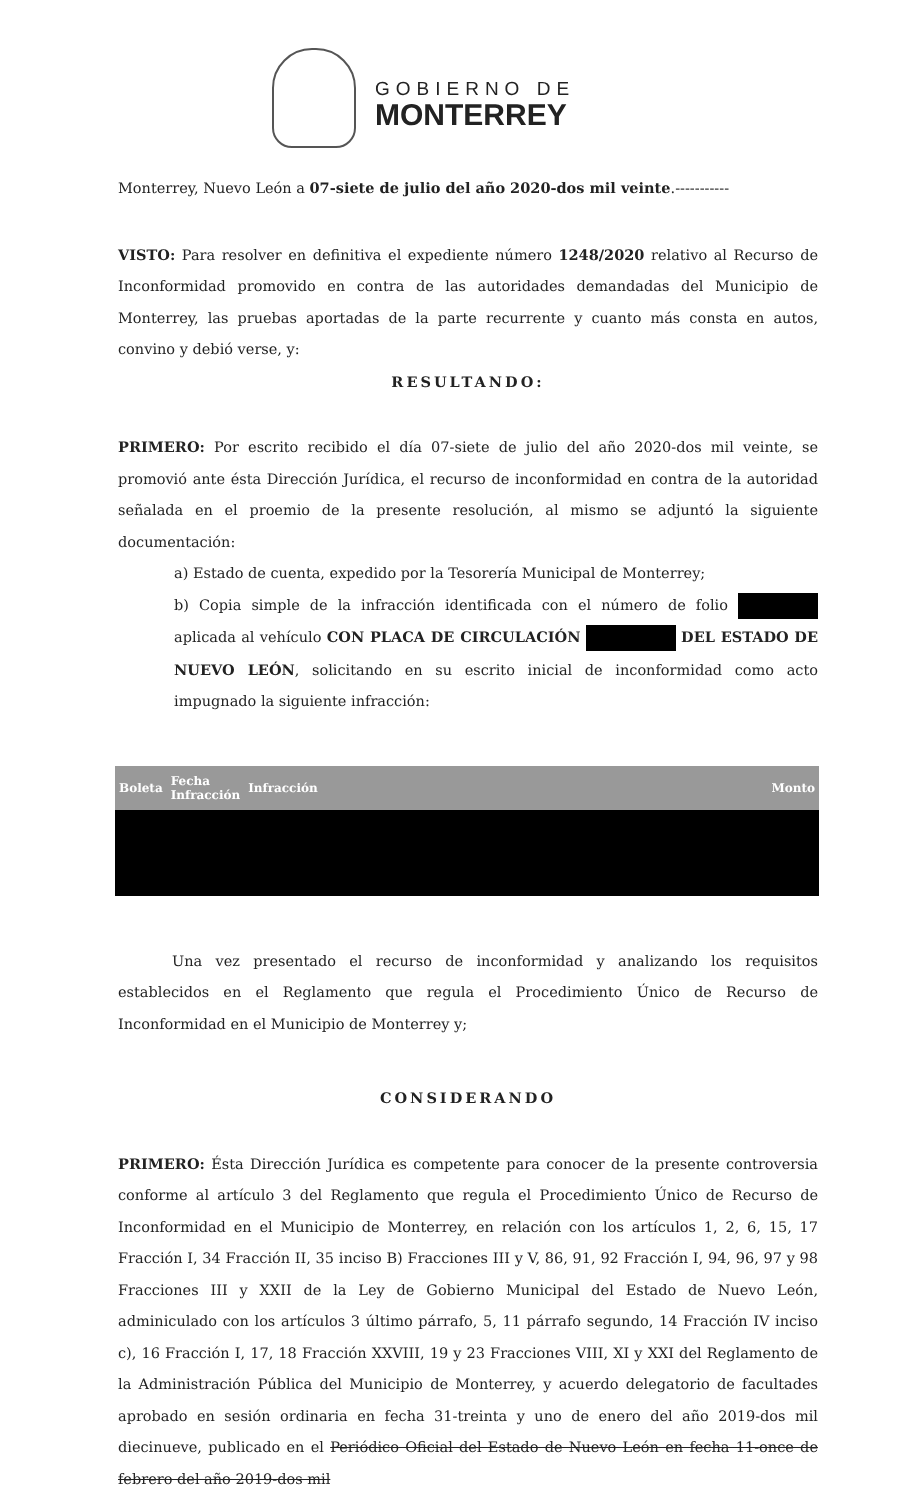GOBIERNO DE
MONTERREY
Monterrey, Nuevo León a 07-siete de julio del año 2020-dos mil veinte.-----------
VISTO: Para resolver en definitiva el expediente número 1248/2020 relativo al Recurso de Inconformidad promovido en contra de las autoridades demandadas del Municipio de Monterrey, las pruebas aportadas de la parte recurrente y cuanto más consta en autos, convino y debió verse, y:
RESULTANDO:
PRIMERO: Por escrito recibido el día 07-siete de julio del año 2020-dos mil veinte, se promovió ante ésta Dirección Jurídica, el recurso de inconformidad en contra de la autoridad señalada en el proemio de la presente resolución, al mismo se adjuntó la siguiente documentación:
a) Estado de cuenta, expedido por la Tesorería Municipal de Monterrey;
b) Copia simple de la infracción identificada con el número de folio aplicada al vehículo CON PLACA DE CIRCULACIÓN DEL ESTADO DE NUEVO LEÓN, solicitando en su escrito inicial de inconformidad como acto impugnado la siguiente infracción:
| Boleta | Fecha Infracción | Infracción | | Monto |
| --- | --- | --- | --- | --- |
Una vez presentado el recurso de inconformidad y analizando los requisitos establecidos en el Reglamento que regula el Procedimiento Único de Recurso de Inconformidad en el Municipio de Monterrey y;
CONSIDERANDO
PRIMERO: Ésta Dirección Jurídica es competente para conocer de la presente controversia conforme al artículo 3 del Reglamento que regula el Procedimiento Único de Recurso de Inconformidad en el Municipio de Monterrey, en relación con los artículos 1, 2, 6, 15, 17 Fracción I, 34 Fracción II, 35 inciso B) Fracciones III y V, 86, 91, 92 Fracción I, 94, 96, 97 y 98 Fracciones III y XXII de la Ley de Gobierno Municipal del Estado de Nuevo León, adminiculado con los artículos 3 último párrafo, 5, 11 párrafo segundo, 14 Fracción IV inciso c), 16 Fracción I, 17, 18 Fracción XXVIII, 19 y 23 Fracciones VIII, XI y XXI del Reglamento de la Administración Pública del Municipio de Monterrey, y acuerdo delegatorio de facultades aprobado en sesión ordinaria en fecha 31-treinta y uno de enero del año 2019-dos mil diecinueve, publicado en el Periódico Oficial del Estado de Nuevo León en fecha 11-once de febrero del año 2019-dos mil